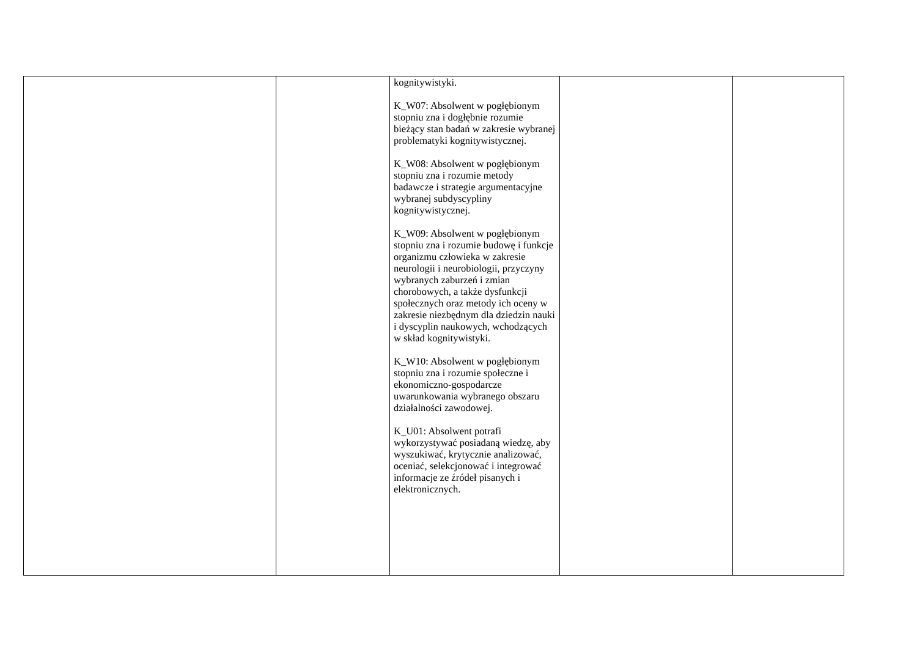| | | kognitywistyki. K_W07: Absolwent w pogłębionym stopniu zna i dogłębnie rozumie bieżący stan badań w zakresie wybranej problematyki kognitywistycznej. K_W08: Absolwent w pogłębionym stopniu zna i rozumie metody badawcze i strategie argumentacyjne wybranej subdyscypliny kognitywistycznej. K_W09: Absolwent w pogłębionym stopniu zna i rozumie budowę i funkcje organizmu człowieka w zakresie neurologii i neurobiologii, przyczyny wybranych zaburzeń i zmian chorobowych, a także dysfunkcji społecznych oraz metody ich oceny w zakresie niezbędnym dla dziedzin nauki i dyscyplin naukowych, wchodzących w skład kognitywistyki. K_W10: Absolwent w pogłębionym stopniu zna i rozumie społeczne i ekonomiczno-gospodarcze uwarunkowania wybranego obszaru działalności zawodowej. K_U01: Absolwent potrafi wykorzystywać posiadaną wiedzę, aby wyszukiwać, krytycznie analizować, oceniać, selekcjonować i integrować informacje ze źródeł pisanych i elektronicznych. | | |